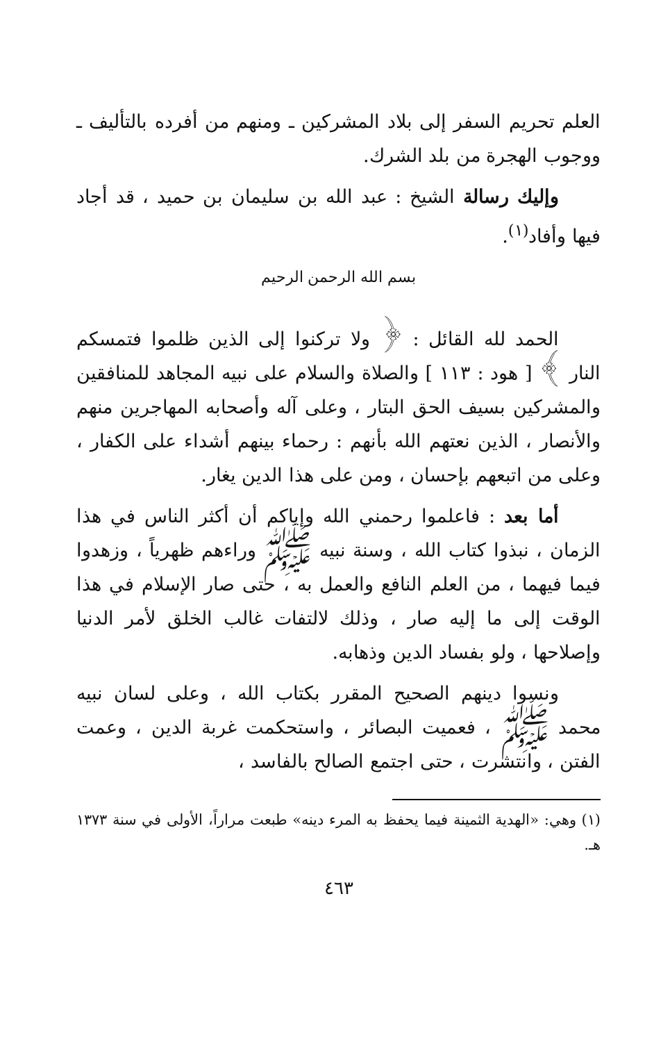العلم تحريم السفر إلى بلاد المشركين ـ ومنهم من أفرده بالتأليف ـ ووجوب الهجرة من بلد الشرك.
وإليك رسالة الشيخ : عبد الله بن سليمان بن حميد ، قد أجاد فيها وأفاد<sup>(١)</sup>.
بسم الله الرحمن الرحيم
الحمد لله القائل : ﴿ ولا تركنوا إلى الذين ظلموا فتمسكم النار ﴾ [ هود : ١١٣ ] والصلاة والسلام على نبيه المجاهد للمنافقين والمشركين بسيف الحق البتار ، وعلى آله وأصحابه المهاجرين منهم والأنصار ، الذين نعتهم الله بأنهم : رحماء بينهم أشداء على الكفار ، وعلى من اتبعهم بإحسان ، ومن على هذا الدين يغار.
أما بعد : فاعلموا رحمني الله وإياكم أن أكثر الناس في هذا الزمان ، نبذوا كتاب الله ، وسنة نبيه ﷺ وراءهم ظهرياً ، وزهدوا فيما فيهما ، من العلم النافع والعمل به ، حتى صار الإسلام في هذا الوقت إلى ما إليه صار ، وذلك لالتفات غالب الخلق لأمر الدنيا وإصلاحها ، ولو بفساد الدين وذهابه.
ونسوا دينهم الصحيح المقرر بكتاب الله ، وعلى لسان نبيه محمد ﷺ ، فعميت البصائر ، واستحكمت غربة الدين ، وعمت الفتن ، وانتشرت ، حتى اجتمع الصالح بالفاسد ،
(١) وهي: «الهدية الثمينة فيما يحفظ به المرء دينه» طبعت مراراً، الأولى في سنة ١٣٧٣ هـ.
٤٦٣